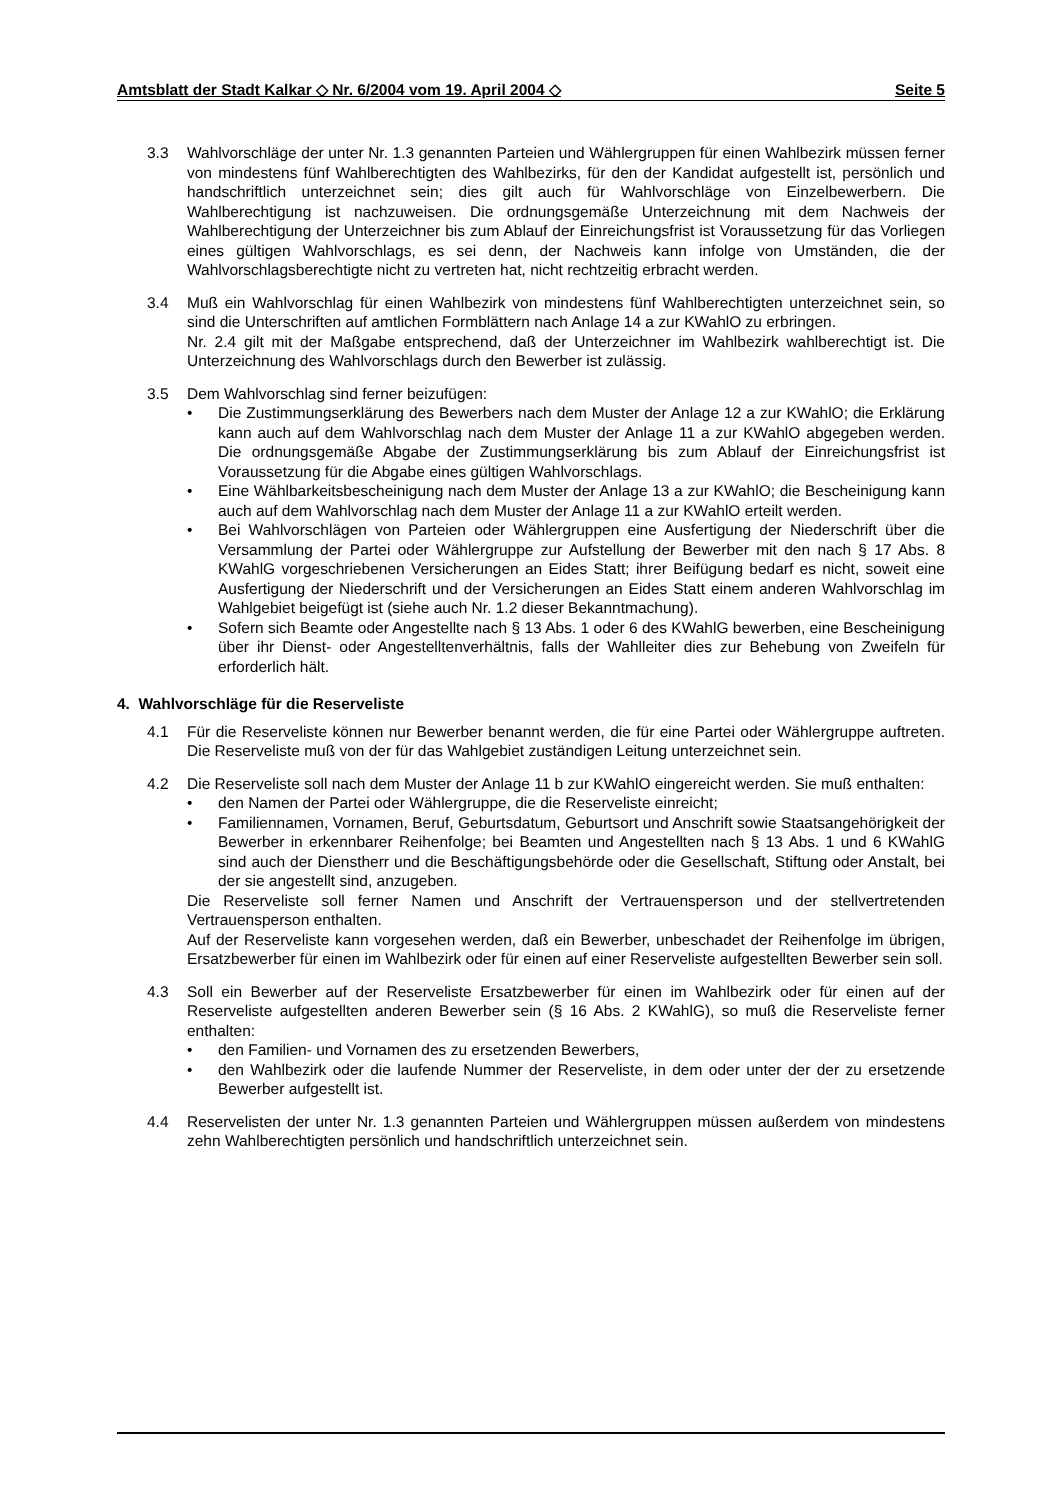Amtsblatt der Stadt Kalkar ◇ Nr. 6/2004 vom 19. April 2004 ◇ Seite 5
3.3 Wahlvorschläge der unter Nr. 1.3 genannten Parteien und Wählergruppen für einen Wahlbezirk müssen ferner von mindestens fünf Wahlberechtigten des Wahlbezirks, für den der Kandidat aufgestellt ist, persönlich und handschriftlich unterzeichnet sein; dies gilt auch für Wahlvorschläge von Einzelbewerbern. Die Wahlberechtigung ist nachzuweisen. Die ordnungsgemäße Unterzeichnung mit dem Nachweis der Wahlberechtigung der Unterzeichner bis zum Ablauf der Einreichungsfrist ist Voraussetzung für das Vorliegen eines gültigen Wahlvorschlags, es sei denn, der Nachweis kann infolge von Umständen, die der Wahlvorschlagsberechtigte nicht zu vertreten hat, nicht rechtzeitig erbracht werden.
3.4 Muß ein Wahlvorschlag für einen Wahlbezirk von mindestens fünf Wahlberechtigten unterzeichnet sein, so sind die Unterschriften auf amtlichen Formblättern nach Anlage 14 a zur KWahlO zu erbringen.
Nr. 2.4 gilt mit der Maßgabe entsprechend, daß der Unterzeichner im Wahlbezirk wahlberechtigt ist. Die Unterzeichnung des Wahlvorschlags durch den Bewerber ist zulässig.
3.5 Dem Wahlvorschlag sind ferner beizufügen:
• Die Zustimmungserklärung des Bewerbers nach dem Muster der Anlage 12 a zur KWahlO; die Erklärung kann auch auf dem Wahlvorschlag nach dem Muster der Anlage 11 a zur KWahlO abgegeben werden. Die ordnungsgemäße Abgabe der Zustimmungserklärung bis zum Ablauf der Einreichungsfrist ist Voraussetzung für die Abgabe eines gültigen Wahlvorschlags.
• Eine Wählbarkeitsbescheinigung nach dem Muster der Anlage 13 a zur KWahlO; die Bescheinigung kann auch auf dem Wahlvorschlag nach dem Muster der Anlage 11 a zur KWahlO erteilt werden.
• Bei Wahlvorschlägen von Parteien oder Wählergruppen eine Ausfertigung der Niederschrift über die Versammlung der Partei oder Wählergruppe zur Aufstellung der Bewerber mit den nach § 17 Abs. 8 KWahlG vorgeschriebenen Versicherungen an Eides Statt; ihrer Beifügung bedarf es nicht, soweit eine Ausfertigung der Niederschrift und der Versicherungen an Eides Statt einem anderen Wahlvorschlag im Wahlgebiet beigefügt ist (siehe auch Nr. 1.2 dieser Bekanntmachung).
• Sofern sich Beamte oder Angestellte nach § 13 Abs. 1 oder 6 des KWahlG bewerben, eine Bescheinigung über ihr Dienst- oder Angestelltenverhältnis, falls der Wahlleiter dies zur Behebung von Zweifeln für erforderlich hält.
4. Wahlvorschläge für die Reserveliste
4.1 Für die Reserveliste können nur Bewerber benannt werden, die für eine Partei oder Wählergruppe auftreten. Die Reserveliste muß von der für das Wahlgebiet zuständigen Leitung unterzeichnet sein.
4.2 Die Reserveliste soll nach dem Muster der Anlage 11 b zur KWahlO eingereicht werden. Sie muß enthalten:
• den Namen der Partei oder Wählergruppe, die die Reserveliste einreicht;
• Familiennamen, Vornamen, Beruf, Geburtsdatum, Geburtsort und Anschrift sowie Staatsangehörigkeit der Bewerber in erkennbarer Reihenfolge; bei Beamten und Angestellten nach § 13 Abs. 1 und 6 KWahlG sind auch der Dienstherr und die Beschäftigungsbehörde oder die Gesellschaft, Stiftung oder Anstalt, bei der sie angestellt sind, anzugeben.
Die Reserveliste soll ferner Namen und Anschrift der Vertrauensperson und der stellvertretenden Vertrauensperson enthalten.
Auf der Reserveliste kann vorgesehen werden, daß ein Bewerber, unbeschadet der Reihenfolge im übrigen, Ersatzbewerber für einen im Wahlbezirk oder für einen auf einer Reserveliste aufgestellten Bewerber sein soll.
4.3 Soll ein Bewerber auf der Reserveliste Ersatzbewerber für einen im Wahlbezirk oder für einen auf der Reserveliste aufgestellten anderen Bewerber sein (§ 16 Abs. 2 KWahlG), so muß die Reserveliste ferner enthalten:
• den Familien- und Vornamen des zu ersetzenden Bewerbers,
• den Wahlbezirk oder die laufende Nummer der Reserveliste, in dem oder unter der der zu ersetzende Bewerber aufgestellt ist.
4.4 Reservelisten der unter Nr. 1.3 genannten Parteien und Wählergruppen müssen außerdem von mindestens zehn Wahlberechtigten persönlich und handschriftlich unterzeichnet sein.